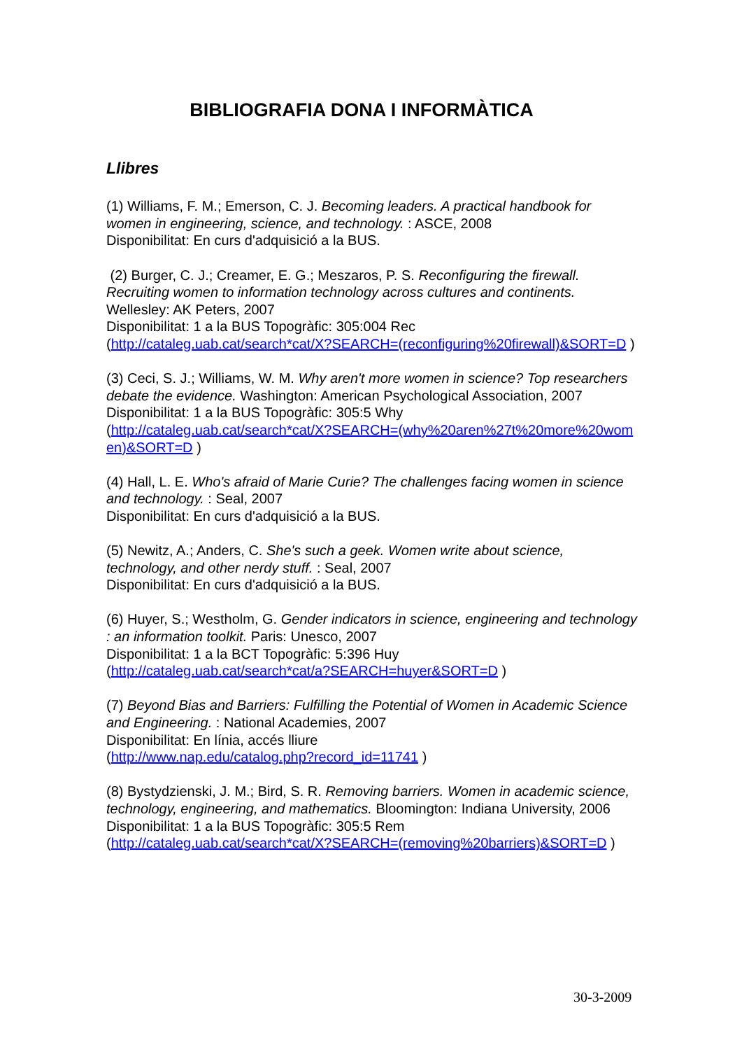BIBLIOGRAFIA DONA I INFORMÀTICA
Llibres
(1) Williams, F. M.; Emerson, C. J. Becoming leaders. A practical handbook for women in engineering, science, and technology. : ASCE, 2008
Disponibilitat: En curs d'adquisició a la BUS.
(2) Burger, C. J.; Creamer, E. G.; Meszaros, P. S. Reconfiguring the firewall. Recruiting women to information technology across cultures and continents. Wellesley: AK Peters, 2007
Disponibilitat: 1 a la BUS Topogràfic: 305:004 Rec
(http://cataleg.uab.cat/search*cat/X?SEARCH=(reconfiguring%20firewall)&SORT=D )
(3) Ceci, S. J.; Williams, W. M. Why aren't more women in science? Top researchers debate the evidence. Washington: American Psychological Association, 2007
Disponibilitat: 1 a la BUS Topogràfic: 305:5 Why
(http://cataleg.uab.cat/search*cat/X?SEARCH=(why%20aren%27t%20more%20women)&SORT=D )
(4) Hall, L. E. Who's afraid of Marie Curie? The challenges facing women in science and technology. : Seal, 2007
Disponibilitat: En curs d'adquisició a la BUS.
(5) Newitz, A.; Anders, C. She's such a geek. Women write about science, technology, and other nerdy stuff. : Seal, 2007
Disponibilitat: En curs d'adquisició a la BUS.
(6) Huyer, S.; Westholm, G. Gender indicators in science, engineering and technology : an information toolkit. Paris: Unesco, 2007
Disponibilitat: 1 a la BCT Topogràfic: 5:396 Huy
(http://cataleg.uab.cat/search*cat/a?SEARCH=huyer&SORT=D )
(7) Beyond Bias and Barriers: Fulfilling the Potential of Women in Academic Science and Engineering. : National Academies, 2007
Disponibilitat: En línia, accés lliure
(http://www.nap.edu/catalog.php?record_id=11741 )
(8) Bystydzienski, J. M.; Bird, S. R. Removing barriers. Women in academic science, technology, engineering, and mathematics. Bloomington: Indiana University, 2006
Disponibilitat: 1 a la BUS Topogràfic: 305:5 Rem
(http://cataleg.uab.cat/search*cat/X?SEARCH=(removing%20barriers)&SORT=D )
30-3-2009